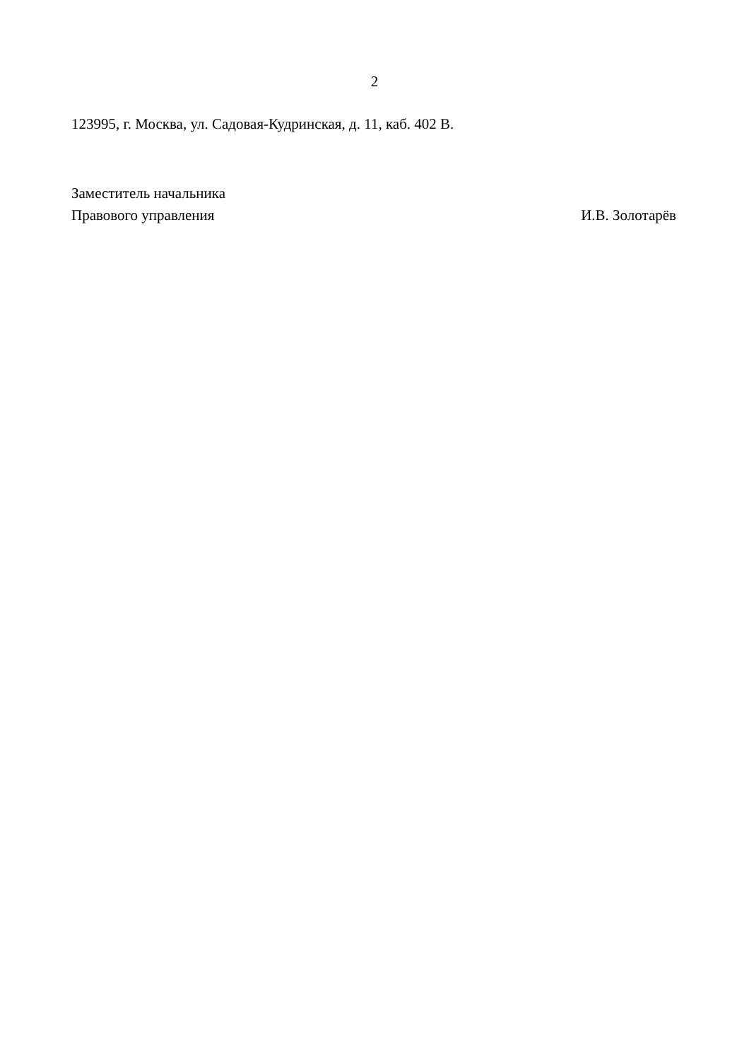2
123995, г. Москва, ул. Садовая-Кудринская, д. 11, каб. 402 В.
Заместитель начальника
Правового управления И.В. Золотарёв